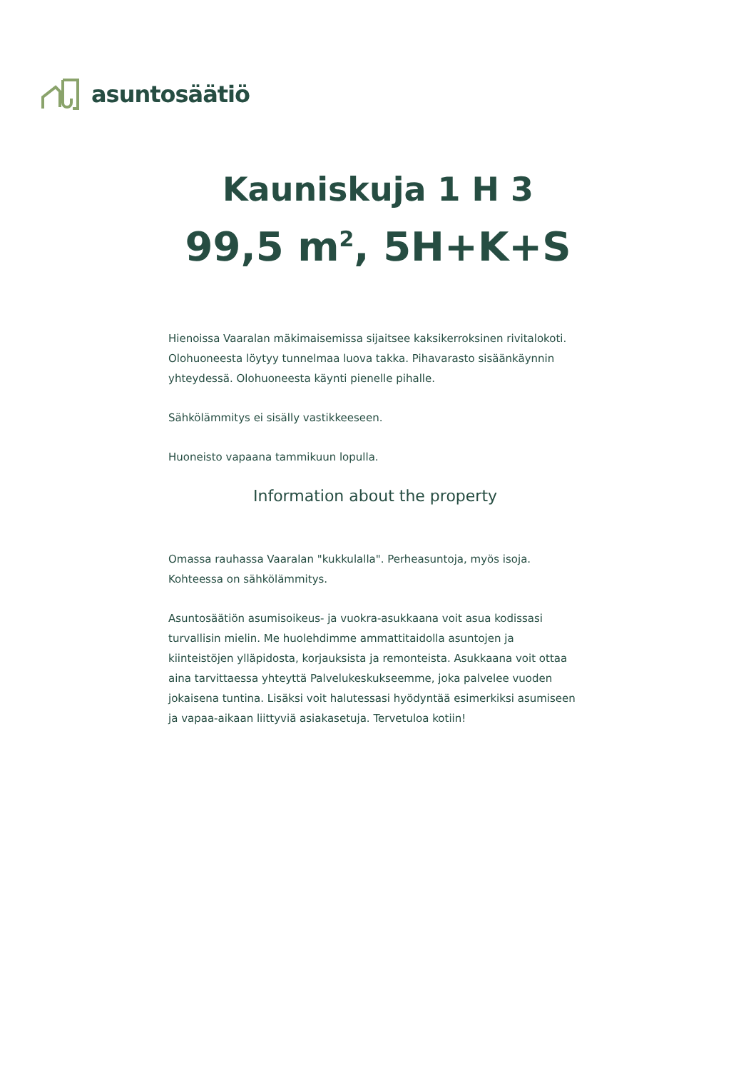asuntosäätiö
Kauniskuja 1 H 3
99,5 m<sup>2</sup>, 5H+K+S
Hienoissa Vaaralan mäkimaisemissa sijaitsee kaksikerroksinen rivitalokoti. Olohuoneesta löytyy tunnelmaa luova takka. Pihavarasto sisäänkäynnin yhteydessä. Olohuoneesta käynti pienelle pihalle.
Sähkölämmitys ei sisälly vastikkeeseen.
Huoneisto vapaana tammikuun lopulla.
Information about the property
Omassa rauhassa Vaaralan "kukkulalla". Perheasuntoja, myös isoja. Kohteessa on sähkölämmitys.
Asuntosäätiön asumisoikeus- ja vuokra-asukkaana voit asua kodissasi turvallisin mielin. Me huolehdimme ammattitaidolla asuntojen ja kiinteistöjen ylläpidosta, korjauksista ja remonteista. Asukkaana voit ottaa aina tarvittaessa yhteyttä Palvelukeskukseemme, joka palvelee vuoden jokaisena tuntina. Lisäksi voit halutessasi hyödyntää esimerkiksi asumiseen ja vapaa-aikaan liittyviä asiakasetuja. Tervetuloa kotiin!